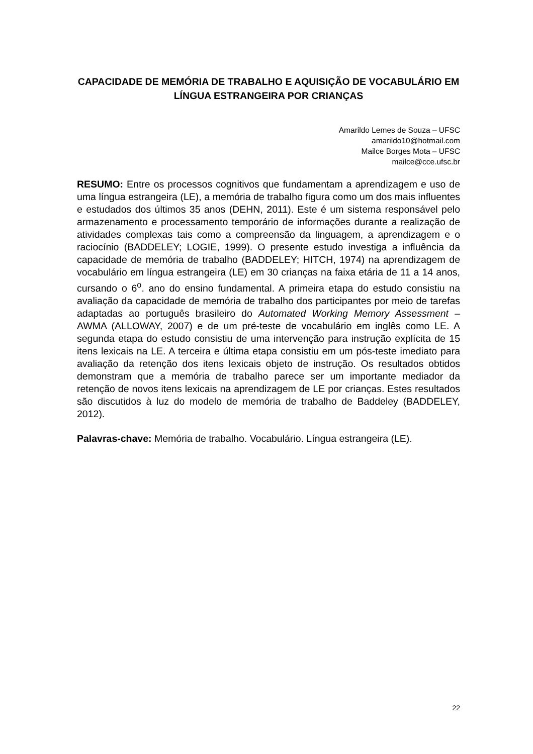CAPACIDADE DE MEMÓRIA DE TRABALHO E AQUISIÇÃO DE VOCABULÁRIO EM LÍNGUA ESTRANGEIRA POR CRIANÇAS
Amarildo Lemes de Souza – UFSC
amarildo10@hotmail.com
Mailce Borges Mota – UFSC
mailce@cce.ufsc.br
RESUMO: Entre os processos cognitivos que fundamentam a aprendizagem e uso de uma língua estrangeira (LE), a memória de trabalho figura como um dos mais influentes e estudados dos últimos 35 anos (DEHN, 2011). Este é um sistema responsável pelo armazenamento e processamento temporário de informações durante a realização de atividades complexas tais como a compreensão da linguagem, a aprendizagem e o raciocínio (BADDELEY; LOGIE, 1999). O presente estudo investiga a influência da capacidade de memória de trabalho (BADDELEY; HITCH, 1974) na aprendizagem de vocabulário em língua estrangeira (LE) em 30 crianças na faixa etária de 11 a 14 anos, cursando o 6<sup>o</sup>. ano do ensino fundamental. A primeira etapa do estudo consistiu na avaliação da capacidade de memória de trabalho dos participantes por meio de tarefas adaptadas ao português brasileiro do Automated Working Memory Assessment – AWMA (ALLOWAY, 2007) e de um pré-teste de vocabulário em inglês como LE. A segunda etapa do estudo consistiu de uma intervenção para instrução explícita de 15 itens lexicais na LE. A terceira e última etapa consistiu em um pós-teste imediato para avaliação da retenção dos itens lexicais objeto de instrução. Os resultados obtidos demonstram que a memória de trabalho parece ser um importante mediador da retenção de novos itens lexicais na aprendizagem de LE por crianças. Estes resultados são discutidos à luz do modelo de memória de trabalho de Baddeley (BADDELEY, 2012).
Palavras-chave: Memória de trabalho. Vocabulário. Língua estrangeira (LE).
22